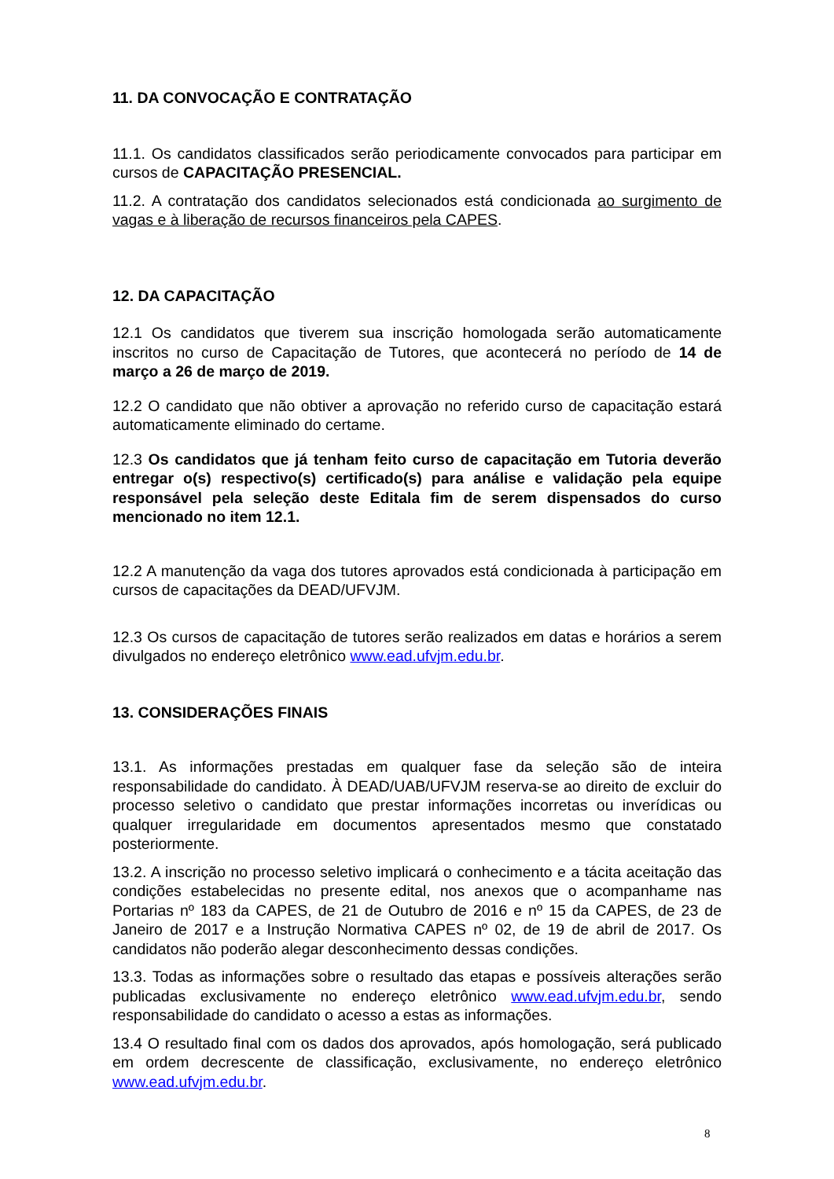11. DA CONVOCAÇÃO E CONTRATAÇÃO
11.1. Os candidatos classificados serão periodicamente convocados para participar em cursos de CAPACITAÇÃO PRESENCIAL.
11.2. A contratação dos candidatos selecionados está condicionada ao surgimento de vagas e à liberação de recursos financeiros pela CAPES.
12. DA CAPACITAÇÃO
12.1 Os candidatos que tiverem sua inscrição homologada serão automaticamente inscritos no curso de Capacitação de Tutores, que acontecerá no período de 14 de março a 26 de março de 2019.
12.2 O candidato que não obtiver a aprovação no referido curso de capacitação estará automaticamente eliminado do certame.
12.3 Os candidatos que já tenham feito curso de capacitação em Tutoria deverão entregar o(s) respectivo(s) certificado(s) para análise e validação pela equipe responsável pela seleção deste Editala fim de serem dispensados do curso mencionado no item 12.1.
12.2 A manutenção da vaga dos tutores aprovados está condicionada à participação em cursos de capacitações da DEAD/UFVJM.
12.3 Os cursos de capacitação de tutores serão realizados em datas e horários a serem divulgados no endereço eletrônico www.ead.ufvjm.edu.br.
13. CONSIDERAÇÕES FINAIS
13.1. As informações prestadas em qualquer fase da seleção são de inteira responsabilidade do candidato. À DEAD/UAB/UFVJM reserva-se ao direito de excluir do processo seletivo o candidato que prestar informações incorretas ou inverídicas ou qualquer irregularidade em documentos apresentados mesmo que constatado posteriormente.
13.2. A inscrição no processo seletivo implicará o conhecimento e a tácita aceitação das condições estabelecidas no presente edital, nos anexos que o acompanhame nas Portarias nº 183 da CAPES, de 21 de Outubro de 2016 e nº 15 da CAPES, de 23 de Janeiro de 2017 e a Instrução Normativa CAPES nº 02, de 19 de abril de 2017. Os candidatos não poderão alegar desconhecimento dessas condições.
13.3. Todas as informações sobre o resultado das etapas e possíveis alterações serão publicadas exclusivamente no endereço eletrônico www.ead.ufvjm.edu.br, sendo responsabilidade do candidato o acesso a estas as informações.
13.4 O resultado final com os dados dos aprovados, após homologação, será publicado em ordem decrescente de classificação, exclusivamente, no endereço eletrônico www.ead.ufvjm.edu.br.
8